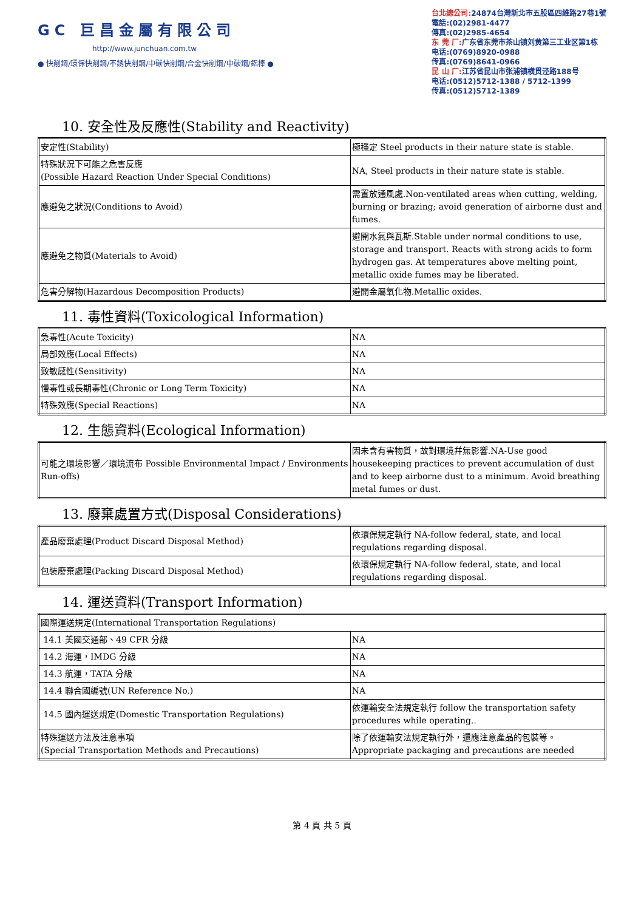GC 巨昌金屬有限公司
http://www.junchuan.com.tw
● 快削鋼/環保快削鋼/不銹快削鋼/中碳快削鋼/合金快削鋼/中碳鋼/鋁棒 ●
台北總公司: 24874台灣新北市五股區四維路27巷1號
電話:(02)2981-4477
傳真:(02)2985-4654
东 莞 厂: 广东省东莞市茶山镇刘黄第三工业区第1栋
电话:(0769)8920-0988
传真:(0769)8641-0966
昆 山 厂: 江苏省昆山市张浦镇横贯泾路188号
电话:(0512)5712-1388 / 5712-1399
传真:(0512)5712-1389
10. 安全性及反應性(Stability and Reactivity)
| 安定性(Stability) | 極穩定 Steel products in their nature state is stable. |
| 特殊狀況下可能之危害反應 (Possible Hazard Reaction Under Special Conditions) | NA, Steel products in their nature state is stable. |
| 應避免之狀況(Conditions to Avoid) | 需置放通風處.Non-ventilated areas when cutting, welding, burning or brazing; avoid generation of airborne dust and fumes. |
| 應避免之物質(Materials to Avoid) | 避開水氣與瓦斯.Stable under normal conditions to use, storage and transport. Reacts with strong acids to form hydrogen gas. At temperatures above melting point, metallic oxide fumes may be liberated. |
| 危害分解物(Hazardous Decomposition Products) | 避開金屬氧化物.Metallic oxides. |
11. 毒性資料(Toxicological Information)
| 急毒性(Acute Toxicity) | NA |
| 局部效應(Local Effects) | NA |
| 致敏感性(Sensitivity) | NA |
| 慢毒性或長期毒性(Chronic or Long Term Toxicity) | NA |
| 特殊效應(Special Reactions) | NA |
12. 生態資料(Ecological Information)
| 可能之環境影響／環境流布 Possible Environmental Impact / Environments Run-offs) | 因未含有害物質，故對環境幷無影響.NA-Use good housekeeping practices to prevent accumulation of dust and to keep airborne dust to a minimum. Avoid breathing metal fumes or dust. |
13. 廢棄處置方式(Disposal Considerations)
| 產品廢棄處理(Product Discard Disposal Method) | 依環保規定執行 NA-follow federal, state, and local regulations regarding disposal. |
| 包裝廢棄處理(Packing Discard Disposal Method) | 依環保規定執行 NA-follow federal, state, and local regulations regarding disposal. |
14. 運送資料(Transport Information)
| 國際運送規定(International Transportation Regulations) | |
| 14.1 美國交通部、49 CFR 分級 | NA |
| 14.2 海運，IMDG 分級 | NA |
| 14.3 航運，TATA 分級 | NA |
| 14.4 聯合國編號(UN Reference No.) | NA |
| 14.5 國內運送規定(Domestic Transportation Regulations) | 依運輸安全法規定執行 follow the transportation safety procedures while operating.. |
| 特殊運送方法及注意事項 (Special Transportation Methods and Precautions) | 除了依運輸安法規定執行外，還應注意產品的包裝等。 Appropriate packaging and precautions are needed |
第 4 頁 共 5 頁